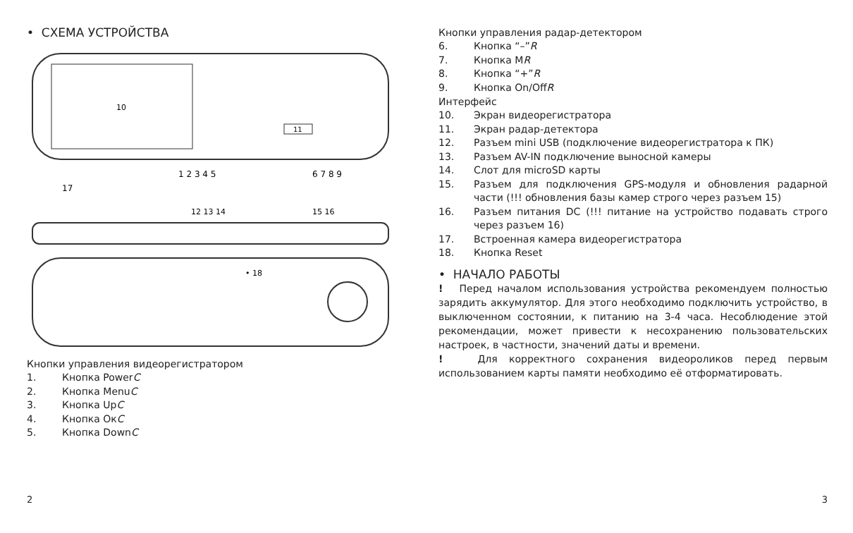• СХЕМА УСТРОЙСТВА
10
11
1 2 3 4 5
6 7 8 9
17
12 13 14
15 16
• 18
Кнопки управления видеорегистратором
1. Кнопка Power C
2. Кнопка Menu C
3. Кнопка Up C
4. Кнопка Ок C
5. Кнопка Down C
2
Кнопки управления радар-детектором
6. Кнопка “–” R
7. Кнопка M R
8. Кнопка “+” R
9. Кнопка On/Off R
Интерфейс
10. Экран видеорегистратора
11. Экран радар-детектора
12. Разъем mini USB (подключение видеорегистратора к ПК)
13. Разъем AV-IN подключение выносной камеры
14. Слот для microSD карты
15. Разъем для подключения GPS-модуля и обновления радарной части (!!! обновления базы камер строго через разъем 15)
16. Разъем питания DC (!!! питание на устройство подавать строго через разъем 16)
17. Встроенная камера видеорегистратора
18. Кнопка Reset
• НАЧАЛО РАБОТЫ
! Перед началом использования устройства рекомендуем полностью зарядить аккумулятор. Для этого необходимо подключить устройство, в выключенном состоянии, к питанию на 3-4 часа. Несоблюдение этой рекомендации, может привести к несохранению пользовательских настроек, в частности, значений даты и времени.
! Для корректного сохранения видеороликов перед первым использованием карты памяти необходимо её отформатировать.
3